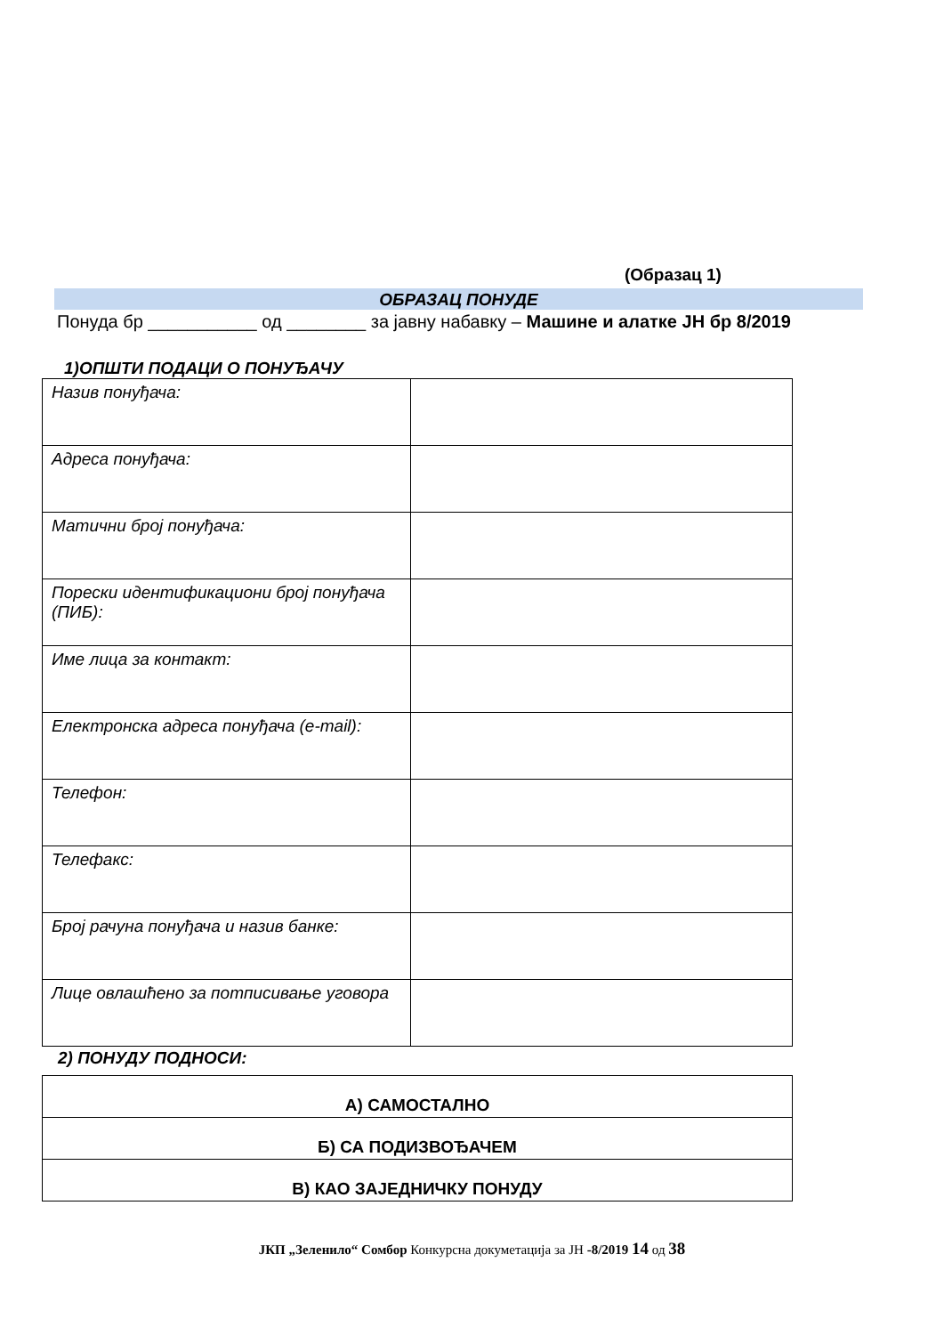(Образац 1)
ОБРАЗАЦ ПОНУДЕ
Понуда бр ___________ од ________ за јавну набавку – Машине и алатке ЈН бр 8/2019
1)ОПШТИ ПОДАЦИ О ПОНУЂАЧУ
| Назив понуђача: | |
| Адреса понуђача: | |
| Матични број понуђача: | |
| Порески идентификациони број понуђача (ПИБ): | |
| Име лица за контакт: | |
| Електронска адреса понуђача (e-mail): | |
| Телефон: | |
| Телефакс: | |
| Број рачуна понуђача и назив банке: | |
| Лице овлашћено за потписивање уговора | |
2) ПОНУДУ ПОДНОСИ:
| А) САМОСТАЛНО |
| Б) СА ПОДИЗВОЂАЧЕМ |
| В) КАО ЗАЈЕДНИЧКУ ПОНУДУ |
ЈКП „Зеленило“ Сомбор Конкурсна докуметација за ЈН -8/2019 14 од 38